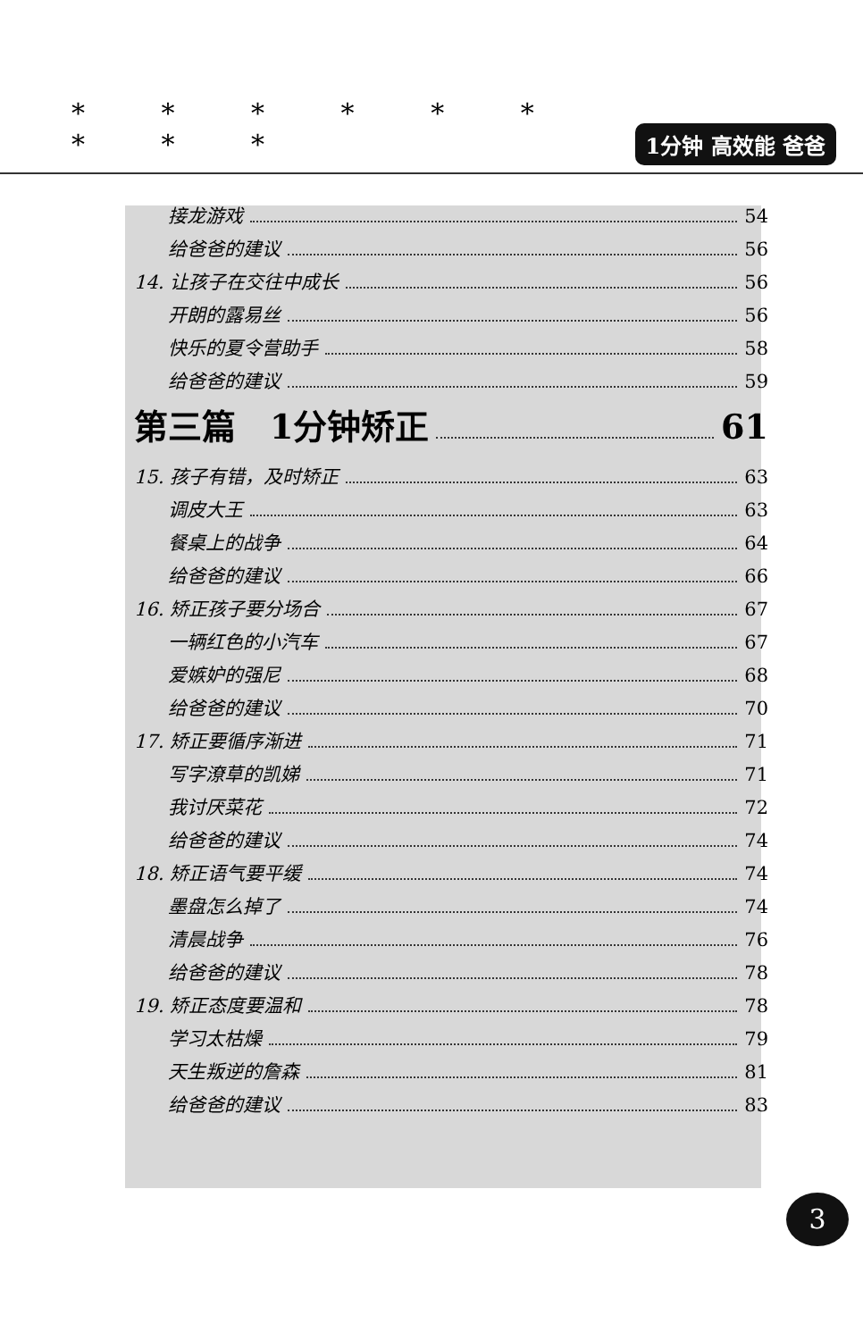* * * * * * * * *
1分钟 高效能 爸爸
接龙游戏 54
给爸爸的建议 56
14. 让孩子在交往中成长 56
开朗的露易丝 56
快乐的夏令营助手 58
给爸爸的建议 59
第三篇　1分钟矫正 61
15. 孩子有错，及时矫正 63
调皮大王 63
餐桌上的战争 64
给爸爸的建议 66
16. 矫正孩子要分场合 67
一辆红色的小汽车 67
爱嫉妒的强尼 68
给爸爸的建议 70
17. 矫正要循序渐进 71
写字潦草的凯娣 71
我讨厌菜花 72
给爸爸的建议 74
18. 矫正语气要平缓 74
墨盘怎么掉了 74
清晨战争 76
给爸爸的建议 78
19. 矫正态度要温和 78
学习太枯燥 79
天生叛逆的詹森 81
给爸爸的建议 83
3